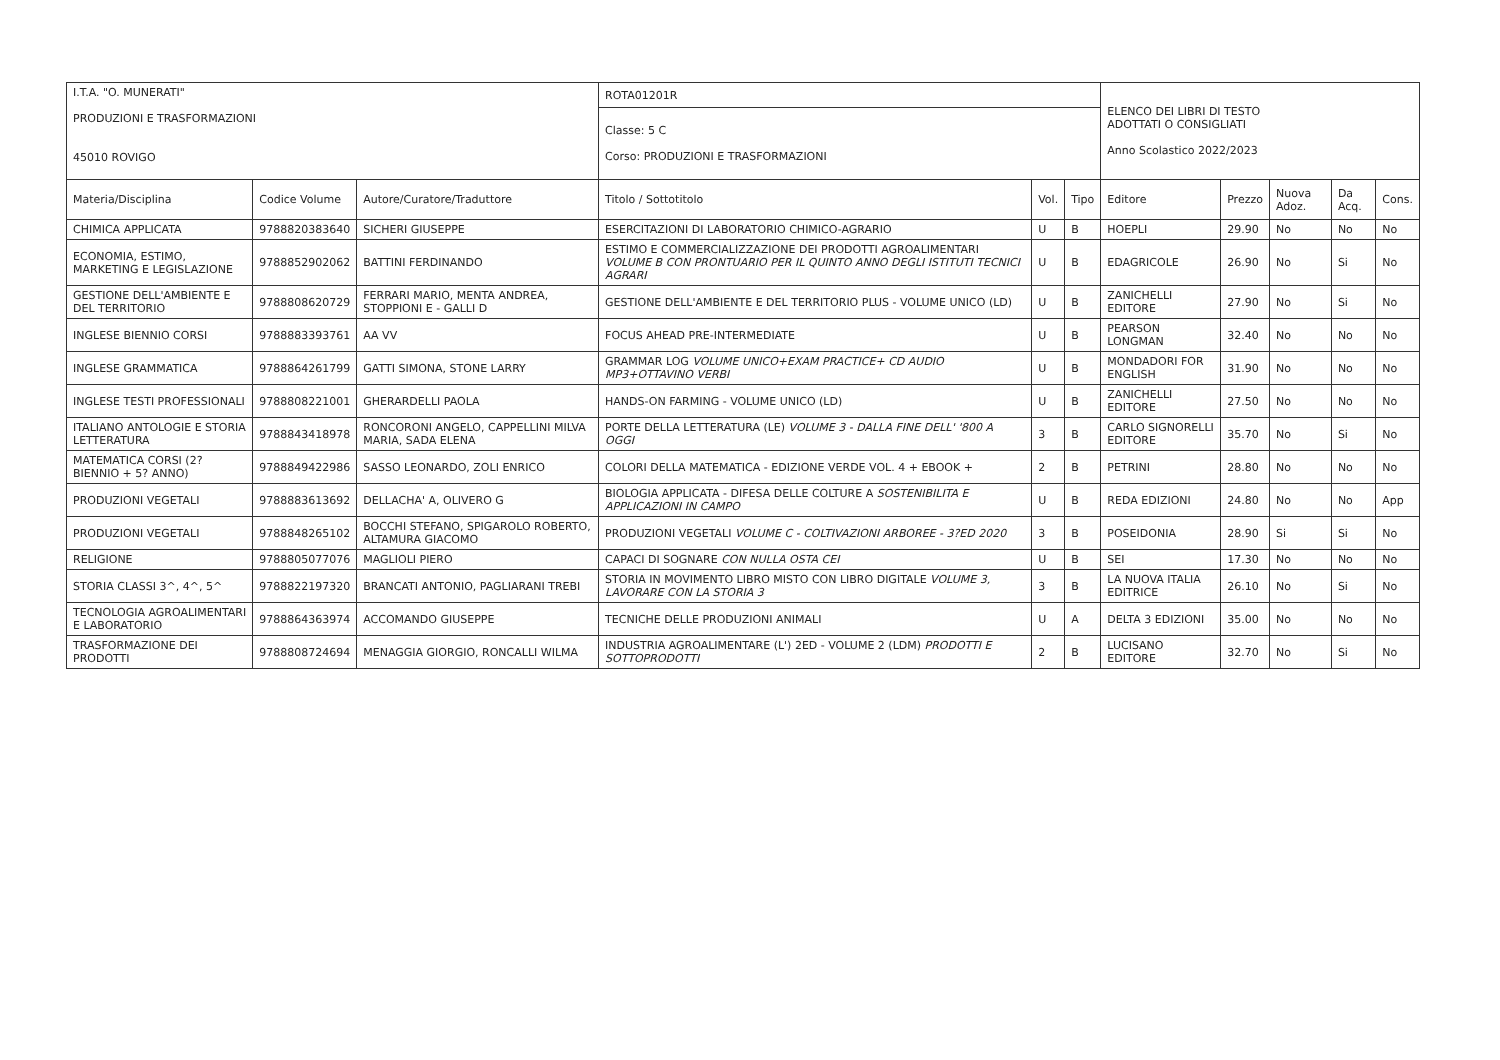| I.T.A. "O. MUNERATI" PRODUZIONI E TRASFORMAZIONI 45010 ROVIGO | | | ROTA01201R | | | ELENCO DEI LIBRI DI TESTO ADOTTATI O CONSIGLIATI Anno Scolastico 2022/2023 | | | | |
| | | | Classe: 5 C Corso: PRODUZIONI E TRASFORMAZIONI | | | | | | | |
| Materia/Disciplina | Codice Volume | Autore/Curatore/Traduttore | Titolo / Sottotitolo | Vol. | Tipo | Editore | Prezzo | Nuova Adoz. | Da Acq. | Cons. |
| CHIMICA APPLICATA | 9788820383640 | SICHERI GIUSEPPE | ESERCITAZIONI DI LABORATORIO CHIMICO-AGRARIO | U | B | HOEPLI | 29.90 | No | No | No |
| ECONOMIA, ESTIMO, MARKETING E LEGISLAZIONE | 9788852902062 | BATTINI FERDINANDO | ESTIMO E COMMERCIALIZZAZIONE DEI PRODOTTI AGROALIMENTARI VOLUME B CON PRONTUARIO PER IL QUINTO ANNO DEGLI ISTITUTI TECNICI AGRARI | U | B | EDAGRICOLE | 26.90 | No | Si | No |
| GESTIONE DELL'AMBIENTE E DEL TERRITORIO | 9788808620729 | FERRARI MARIO, MENTA ANDREA, STOPPIONI E - GALLI D | GESTIONE DELL'AMBIENTE E DEL TERRITORIO PLUS - VOLUME UNICO (LD) | U | B | ZANICHELLI EDITORE | 27.90 | No | Si | No |
| INGLESE BIENNIO CORSI | 9788883393761 | AA VV | FOCUS AHEAD PRE-INTERMEDIATE | U | B | PEARSON LONGMAN | 32.40 | No | No | No |
| INGLESE GRAMMATICA | 9788864261799 | GATTI SIMONA, STONE LARRY | GRAMMAR LOG VOLUME UNICO+EXAM PRACTICE+ CD AUDIO MP3+OTTAVINO VERBI | U | B | MONDADORI FOR ENGLISH | 31.90 | No | No | No |
| INGLESE TESTI PROFESSIONALI | 9788808221001 | GHERARDELLI PAOLA | HANDS-ON FARMING - VOLUME UNICO (LD) | U | B | ZANICHELLI EDITORE | 27.50 | No | No | No |
| ITALIANO ANTOLOGIE E STORIA LETTERATURA | 9788843418978 | RONCORONI ANGELO, CAPPELLINI MILVA MARIA, SADA ELENA | PORTE DELLA LETTERATURA (LE) VOLUME 3 - DALLA FINE DELL' '800 A OGGI | 3 | B | CARLO SIGNORELLI EDITORE | 35.70 | No | Si | No |
| MATEMATICA CORSI (2? BIENNIO + 5? ANNO) | 9788849422986 | SASSO LEONARDO, ZOLI ENRICO | COLORI DELLA MATEMATICA - EDIZIONE VERDE VOL. 4 + EBOOK + | 2 | B | PETRINI | 28.80 | No | No | No |
| PRODUZIONI VEGETALI | 9788883613692 | DELLACHA' A, OLIVERO G | BIOLOGIA APPLICATA - DIFESA DELLE COLTURE A SOSTENIBILITA E APPLICAZIONI IN CAMPO | U | B | REDA EDIZIONI | 24.80 | No | No | App |
| PRODUZIONI VEGETALI | 9788848265102 | BOCCHI STEFANO, SPIGAROLO ROBERTO, ALTAMURA GIACOMO | PRODUZIONI VEGETALI VOLUME C - COLTIVAZIONI ARBOREE - 3?ED 2020 | 3 | B | POSEIDONIA | 28.90 | Si | Si | No |
| RELIGIONE | 9788805077076 | MAGLIOLI PIERO | CAPACI DI SOGNARE CON NULLA OSTA CEI | U | B | SEI | 17.30 | No | No | No |
| STORIA CLASSI 3^, 4^, 5^ | 9788822197320 | BRANCATI ANTONIO, PAGLIARANI TREBI | STORIA IN MOVIMENTO LIBRO MISTO CON LIBRO DIGITALE VOLUME 3, LAVORARE CON LA STORIA 3 | 3 | B | LA NUOVA ITALIA EDITRICE | 26.10 | No | Si | No |
| TECNOLOGIA AGROALIMENTARI E LABORATORIO | 9788864363974 | ACCOMANDO GIUSEPPE | TECNICHE DELLE PRODUZIONI ANIMALI | U | A | DELTA 3 EDIZIONI | 35.00 | No | No | No |
| TRASFORMAZIONE DEI PRODOTTI | 9788808724694 | MENAGGIA GIORGIO, RONCALLI WILMA | INDUSTRIA AGROALIMENTARE (L') 2ED - VOLUME 2 (LDM) PRODOTTI E SOTTOPRODOTTI | 2 | B | LUCISANO EDITORE | 32.70 | No | Si | No |